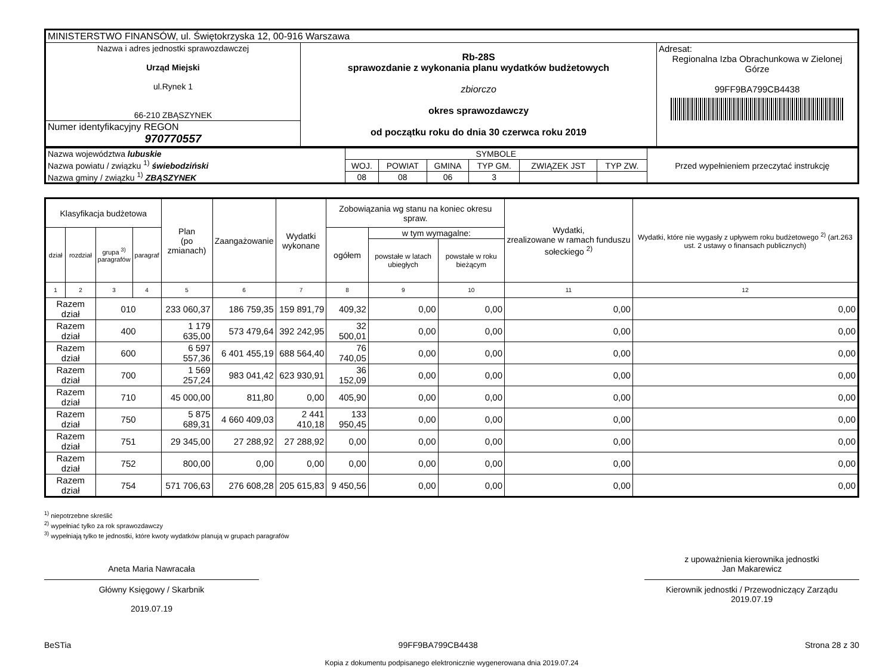| MINISTERSTWO FINANSÓW, ul. Świętokrzyska 12, 00-916 Warszawa | | |
| Nazwa i adres jednostki sprawozdawczej Urząd Miejski ul.Rynek 1 66-210 ZBĄSZYNEK | Rb-28S sprawozdanie z wykonania planu wydatków budżetowych zbiorczo okres sprawozdawczy od początku roku do dnia 30 czerwca roku 2019 | Adresat: Regionalna Izba Obrachunkowa w Zielonej Górze 99FF9BA799CB4438 |
| Numer identyfikacyjny REGON 970770557 | | |
| Nazwa województwa lubuskie Nazwa powiatu / związku <sup>1)</sup> świebodziński Nazwa gminy / związku <sup>1)</sup> ZBĄSZYNEK | SYMBOLE | | | | | | Przed wypełnieniem przeczytać instrukcję |
| | WOJ. | POWIAT | GMINA | TYP GM. | ZWIĄZEK JST | TYP ZW. | |
| | 08 | 08 | 06 | 3 | | | |
| Klasyfikacja budżetowa | | | | Plan (po zmianach) | Zaangażowanie | Wydatki wykonane | Zobowiązania wg stanu na koniec okresu spraw. | | | Wydatki, zrealizowane w ramach funduszu sołeckiego <sup>2)</sup> | Wydatki, które nie wygasły z upływem roku budżetowego <sup>2)</sup> (art.263 ust. 2 ustawy o finansach publicznych) |
| --- | --- | --- | --- | --- | --- | --- | --- | --- | --- | --- | --- |
| dział | rozdział | grupa <sup>3)</sup> paragrafów | paragraf | | | | ogółem | w tym wymagalne: | | | |
| | | | | | | | | powstałe w latach ubiegłych | powstałe w roku bieżącym | | |
| 1 | 2 | 3 | 4 | 5 | 6 | 7 | 8 | 9 | 10 | 11 | 12 |
| Razem dział | | 010 | | 233 060,37 | 186 759,35 | 159 891,79 | 409,32 | 0,00 | 0,00 | 0,00 | 0,00 |
| Razem dział | | 400 | | 1 179 635,00 | 573 479,64 | 392 242,95 | 32 500,01 | 0,00 | 0,00 | 0,00 | 0,00 |
| Razem dział | | 600 | | 6 597 557,36 | 6 401 455,19 | 688 564,40 | 76 740,05 | 0,00 | 0,00 | 0,00 | 0,00 |
| Razem dział | | 700 | | 1 569 257,24 | 983 041,42 | 623 930,91 | 36 152,09 | 0,00 | 0,00 | 0,00 | 0,00 |
| Razem dział | | 710 | | 45 000,00 | 811,80 | 0,00 | 405,90 | 0,00 | 0,00 | 0,00 | 0,00 |
| Razem dział | | 750 | | 5 875 689,31 | 4 660 409,03 | 2 441 410,18 | 133 950,45 | 0,00 | 0,00 | 0,00 | 0,00 |
| Razem dział | | 751 | | 29 345,00 | 27 288,92 | 27 288,92 | 0,00 | 0,00 | 0,00 | 0,00 | 0,00 |
| Razem dział | | 752 | | 800,00 | 0,00 | 0,00 | 0,00 | 0,00 | 0,00 | 0,00 | 0,00 |
| Razem dział | | 754 | | 571 706,63 | 276 608,28 | 205 615,83 | 9 450,56 | 0,00 | 0,00 | 0,00 | 0,00 |
<sup>1)</sup> niepotrzebne skreślić
<sup>2)</sup> wypełniać tylko za rok sprawozdawczy
<sup>3)</sup> wypełniają tylko te jednostki, które kwoty wydatków planują w grupach paragrafów
Aneta Maria Nawracała
Główny Księgowy / Skarbnik
2019.07.19
z upoważnienia kierownika jednostki
Jan Makarewicz
Kierownik jednostki / Przewodniczący Zarządu
2019.07.19
BeSTia 99FF9BA799CB4438 Strona 28 z 30
Kopia z dokumentu podpisanego elektronicznie wygenerowana dnia 2019.07.24